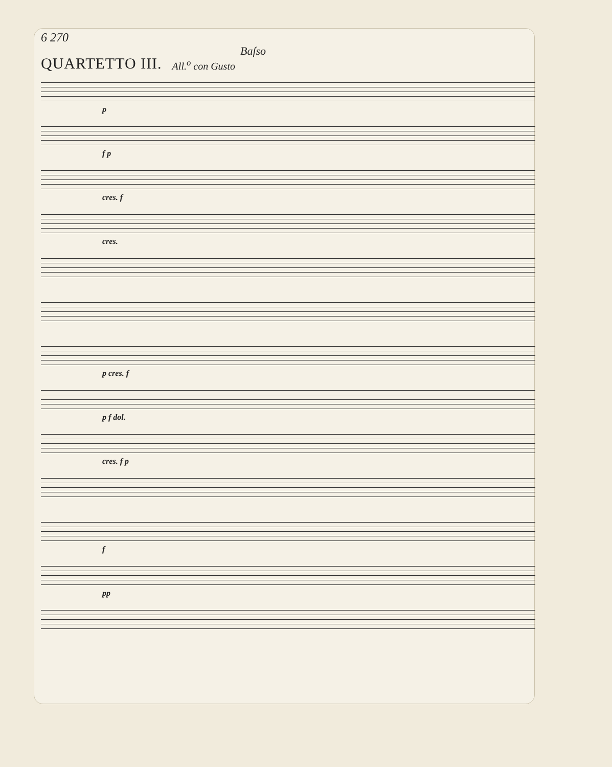6 270
Baſso
QUARTETTO III.
All.<sup>o</sup> con Gusto
p
f p
cres. f
cres.
p cres. f
p f dol.
cres. f p
f
pp